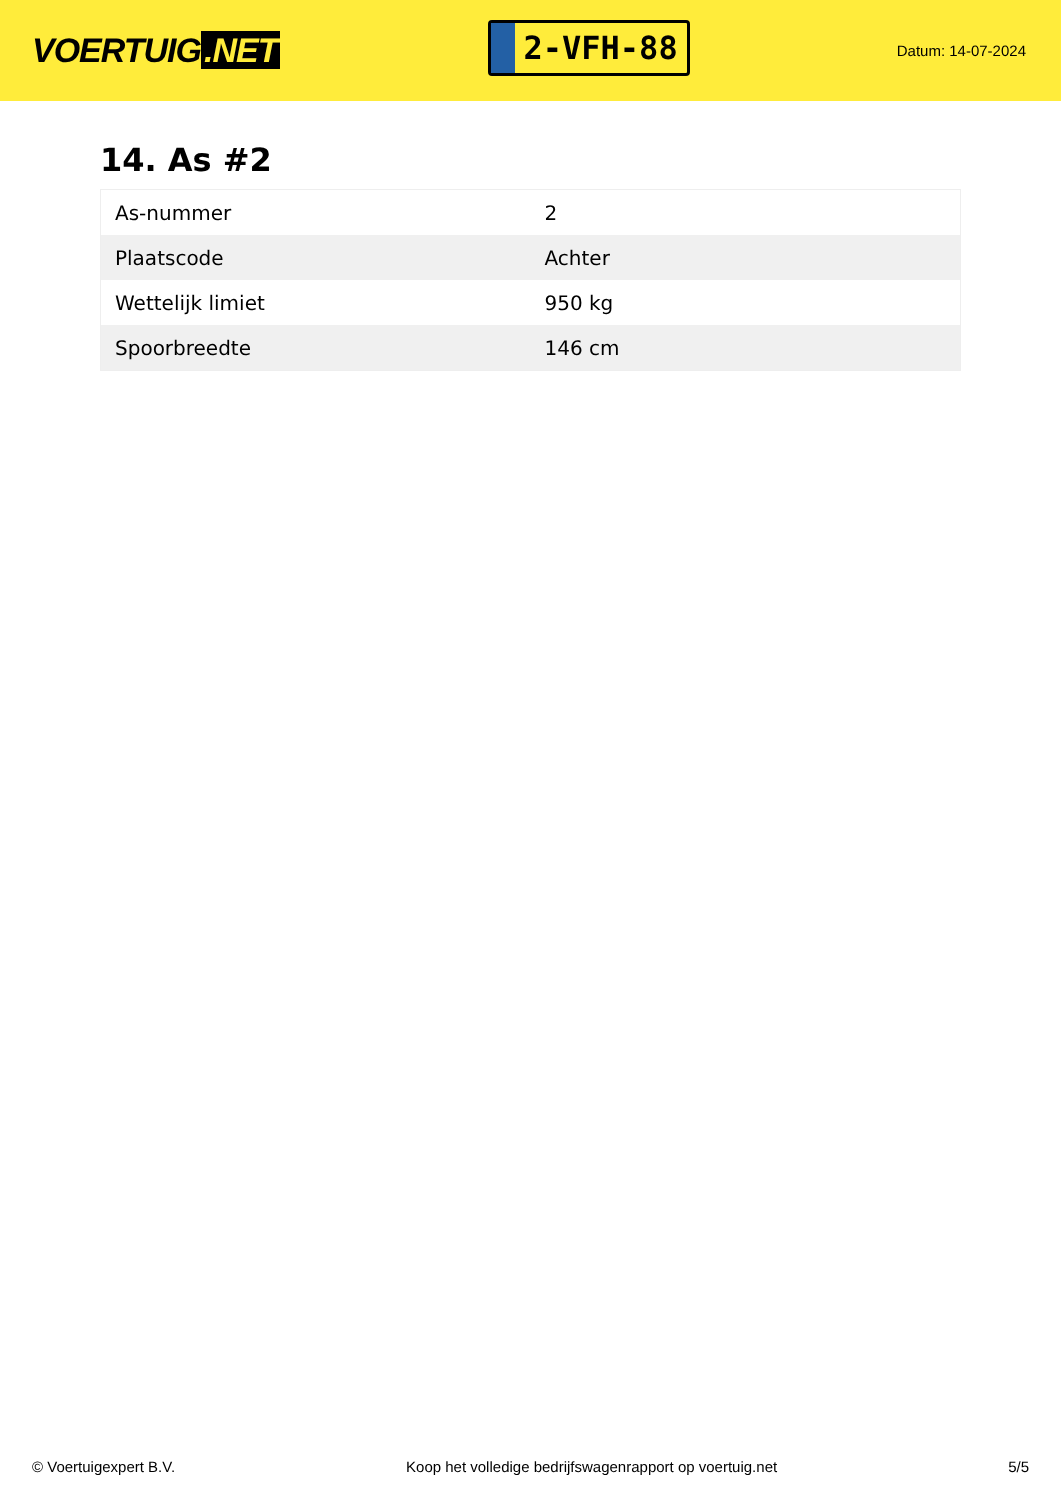VOERTUIG.NET
2-VFH-88
Datum: 14-07-2024
14. As #2
| As-nummer | 2 |
| Plaatscode | Achter |
| Wettelijk limiet | 950 kg |
| Spoorbreedte | 146 cm |
© Voertuigexpert B.V. Koop het volledige bedrijfswagenrapport op voertuig.net 5/5